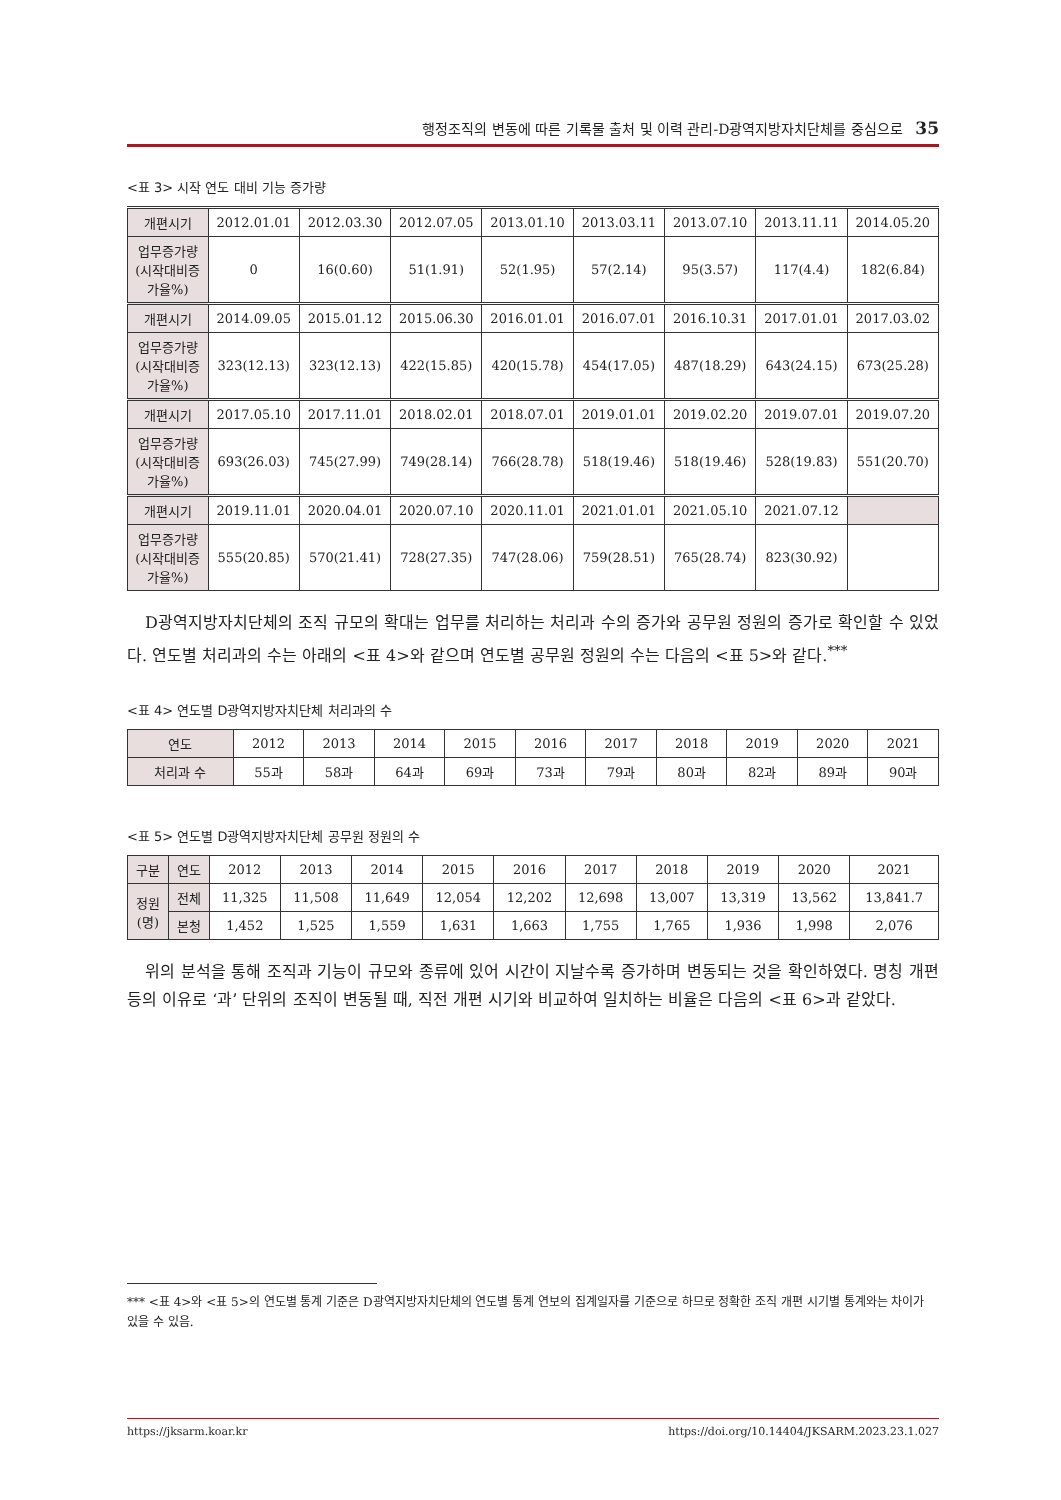행정조직의 변동에 따른 기록물 출처 및 이력 관리-D광역지방자치단체를 중심으로 35
<표 3> 시작 연도 대비 기능 증가량
| 개편시기 | 2012.01.01 | 2012.03.30 | 2012.07.05 | 2013.01.10 | 2013.03.11 | 2013.07.10 | 2013.11.11 | 2014.05.20 |
| 업무증가량 (시작대비증 가율%) | 0 | 16(0.60) | 51(1.91) | 52(1.95) | 57(2.14) | 95(3.57) | 117(4.4) | 182(6.84) |
| 개편시기 | 2014.09.05 | 2015.01.12 | 2015.06.30 | 2016.01.01 | 2016.07.01 | 2016.10.31 | 2017.01.01 | 2017.03.02 |
| 업무증가량 (시작대비증 가율%) | 323(12.13) | 323(12.13) | 422(15.85) | 420(15.78) | 454(17.05) | 487(18.29) | 643(24.15) | 673(25.28) |
| 개편시기 | 2017.05.10 | 2017.11.01 | 2018.02.01 | 2018.07.01 | 2019.01.01 | 2019.02.20 | 2019.07.01 | 2019.07.20 |
| 업무증가량 (시작대비증 가율%) | 693(26.03) | 745(27.99) | 749(28.14) | 766(28.78) | 518(19.46) | 518(19.46) | 528(19.83) | 551(20.70) |
| 개편시기 | 2019.11.01 | 2020.04.01 | 2020.07.10 | 2020.11.01 | 2021.01.01 | 2021.05.10 | 2021.07.12 | |
| 업무증가량 (시작대비증 가율%) | 555(20.85) | 570(21.41) | 728(27.35) | 747(28.06) | 759(28.51) | 765(28.74) | 823(30.92) | |
D광역지방자치단체의 조직 규모의 확대는 업무를 처리하는 처리과 수의 증가와 공무원 정원의 증가로 확인할 수 있었다. 연도별 처리과의 수는 아래의 <표 4>와 같으며 연도별 공무원 정원의 수는 다음의 <표 5>와 같다.<sup>***</sup>
<표 4> 연도별 D광역지방자치단체 처리과의 수
| 연도 | 2012 | 2013 | 2014 | 2015 | 2016 | 2017 | 2018 | 2019 | 2020 | 2021 |
| 처리과 수 | 55과 | 58과 | 64과 | 69과 | 73과 | 79과 | 80과 | 82과 | 89과 | 90과 |
<표 5> 연도별 D광역지방자치단체 공무원 정원의 수
| 구분 | 연도 | 2012 | 2013 | 2014 | 2015 | 2016 | 2017 | 2018 | 2019 | 2020 | 2021 |
| 정원 (명) | 전체 | 11,325 | 11,508 | 11,649 | 12,054 | 12,202 | 12,698 | 13,007 | 13,319 | 13,562 | 13,841.7 |
| | 본청 | 1,452 | 1,525 | 1,559 | 1,631 | 1,663 | 1,755 | 1,765 | 1,936 | 1,998 | 2,076 |
위의 분석을 통해 조직과 기능이 규모와 종류에 있어 시간이 지날수록 증가하며 변동되는 것을 확인하였다. 명칭 개편 등의 이유로 ‘과’ 단위의 조직이 변동될 때, 직전 개편 시기와 비교하여 일치하는 비율은 다음의 <표 6>과 같았다.
*** <표 4>와 <표 5>의 연도별 통계 기준은 D광역지방자치단체의 연도별 통계 연보의 집계일자를 기준으로 하므로 정확한 조직 개편 시기별 통계와는 차이가 있을 수 있음.
https://jksarm.koar.kr https://doi.org/10.14404/JKSARM.2023.23.1.027